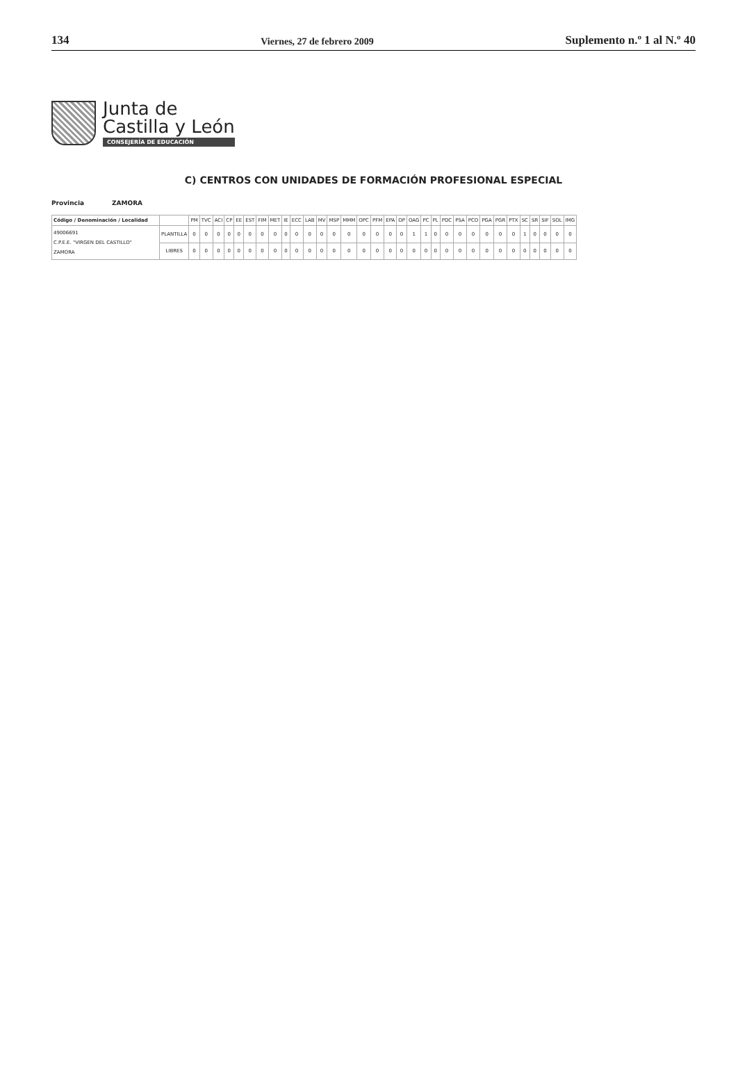134 Viernes, 27 de febrero 2009 Suplemento n.º 1 al N.º 40
Junta de
Castilla y León
CONSEJERÍA DE EDUCACIÓN
C) CENTROS CON UNIDADES DE FORMACIÓN PROFESIONAL ESPECIAL
Provincia ZAMORA
| Código / Denominación / Localidad | | PM | TVC | ACI | CP | EE | EST | FIM | MET | IE | ECC | LAB | MV | MSP | MMM | OPC | PFM | EPA | OP | OAG | PC | PL | PDC | PSA | PCO | PGA | PGR | PTX | SC | SR | SIF | SOL | IMG |
| --- | --- | --- | --- | --- | --- | --- | --- | --- | --- | --- | --- | --- | --- | --- | --- | --- | --- | --- | --- | --- | --- | --- | --- | --- | --- | --- | --- | --- | --- | --- | --- | --- | --- |
| 49006691 C.P.E.E. "VIRGEN DEL CASTILLO" ZAMORA | PLANTILLA | 0 | 0 | 0 | 0 | 0 | 0 | 0 | 0 | 0 | 0 | 0 | 0 | 0 | 0 | 0 | 0 | 0 | 0 | 1 | 1 | 0 | 0 | 0 | 0 | 0 | 0 | 0 | 1 | 0 | 0 | 0 | 0 |
| | LIBRES | 0 | 0 | 0 | 0 | 0 | 0 | 0 | 0 | 0 | 0 | 0 | 0 | 0 | 0 | 0 | 0 | 0 | 0 | 0 | 0 | 0 | 0 | 0 | 0 | 0 | 0 | 0 | 0 | 0 | 0 | 0 | 0 |